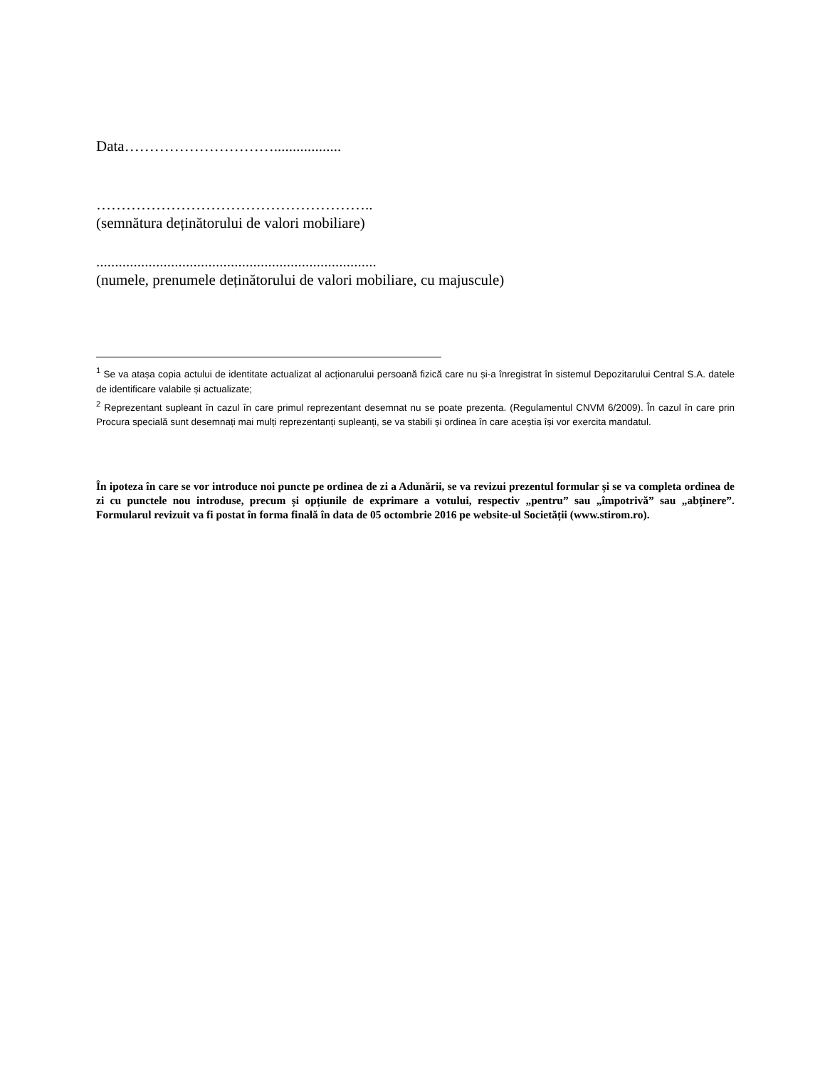Data…………………………..................
………………………………………………..
(semnătura deținătorului de valori mobiliare)
...........................................................................
(numele, prenumele deținătorului de valori mobiliare, cu majuscule)
<sup>1</sup> Se va atașa copia actului de identitate actualizat al acționarului persoană fizică care nu și-a înregistrat în sistemul Depozitarului Central S.A. datele de identificare valabile și actualizate;
<sup>2</sup> Reprezentant supleant în cazul în care primul reprezentant desemnat nu se poate prezenta. (Regulamentul CNVM 6/2009). În cazul în care prin Procura specială sunt desemnați mai mulți reprezentanți supleanți, se va stabili și ordinea în care aceștia își vor exercita mandatul.
În ipoteza în care se vor introduce noi puncte pe ordinea de zi a Adunării, se va revizui prezentul formular și se va completa ordinea de zi cu punctele nou introduse, precum și opțiunile de exprimare a votului, respectiv „pentru” sau „împotrivă” sau „abținere”. Formularul revizuit va fi postat în forma finală în data de 05 octombrie 2016 pe website-ul Societății (www.stirom.ro).